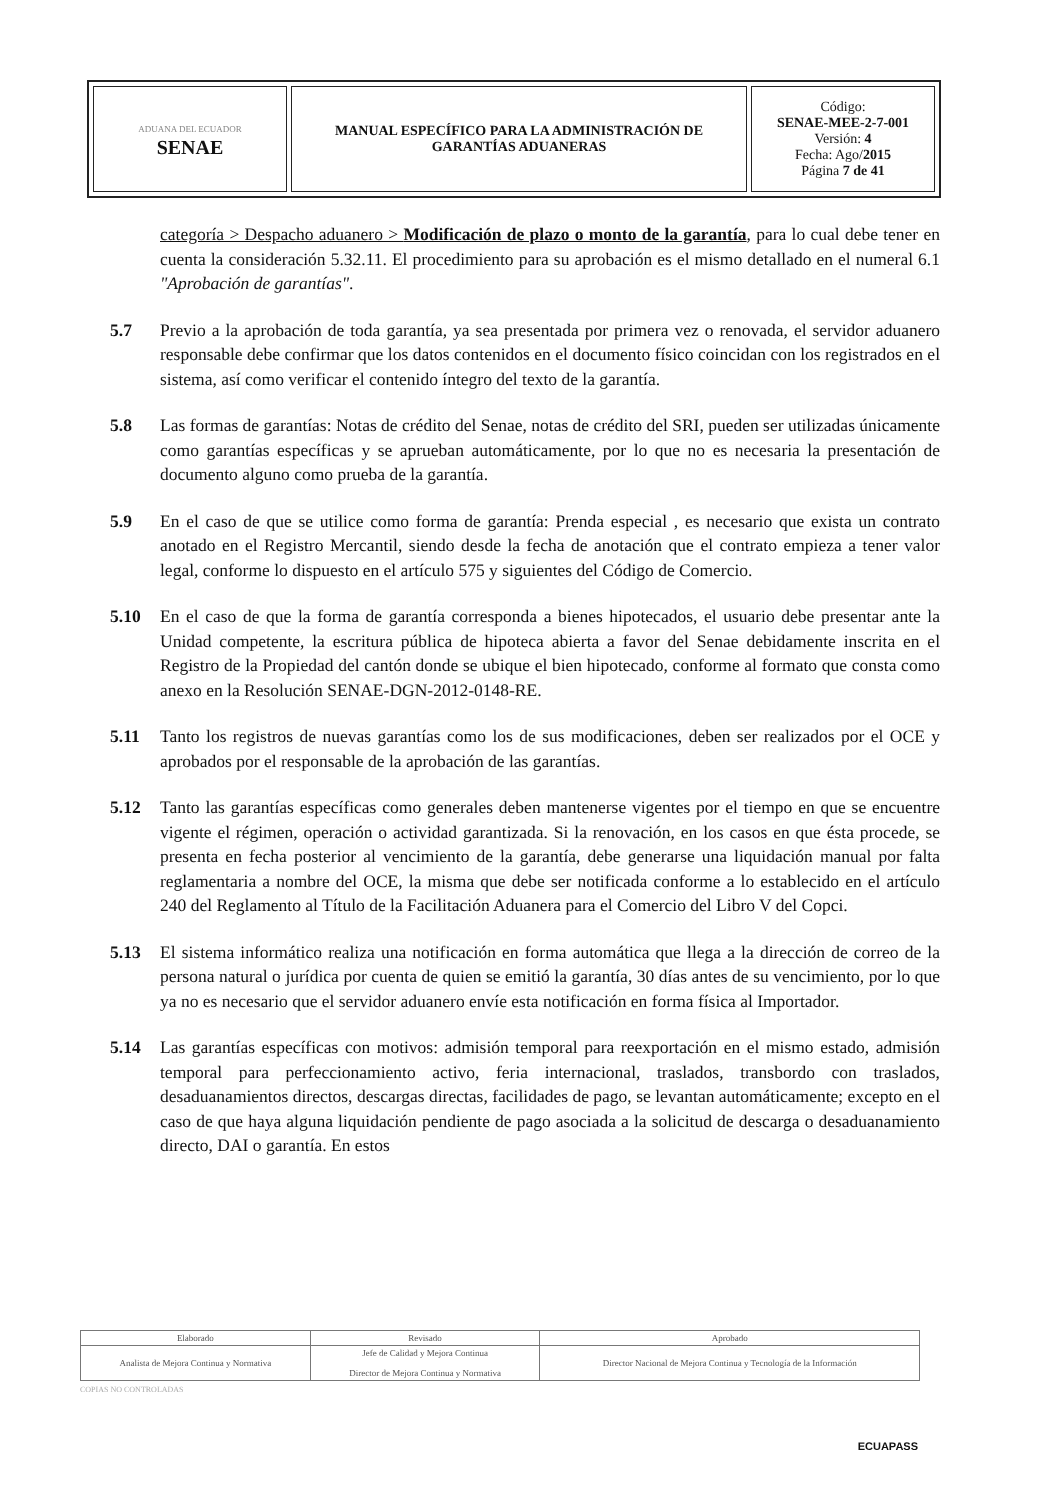| ADUANA DEL ECUADOR SENAE | MANUAL ESPECÍFICO PARA LA ADMINISTRACIÓN DE GARANTÍAS ADUANERAS | Código: SENAE-MEE-2-7-001 Versión: 4 Fecha: Ago/ 2015 Página 7 de 41 |
categoría > Despacho aduanero > Modificación de plazo o monto de la garantía, para lo cual debe tener en cuenta la consideración 5.32.11. El procedimiento para su aprobación es el mismo detallado en el numeral 6.1 "Aprobación de garantías".
5.7 Previo a la aprobación de toda garantía, ya sea presentada por primera vez o renovada, el servidor aduanero responsable debe confirmar que los datos contenidos en el documento físico coincidan con los registrados en el sistema, así como verificar el contenido íntegro del texto de la garantía.
5.8 Las formas de garantías: Notas de crédito del Senae, notas de crédito del SRI, pueden ser utilizadas únicamente como garantías específicas y se aprueban automáticamente, por lo que no es necesaria la presentación de documento alguno como prueba de la garantía.
5.9 En el caso de que se utilice como forma de garantía: Prenda especial , es necesario que exista un contrato anotado en el Registro Mercantil, siendo desde la fecha de anotación que el contrato empieza a tener valor legal, conforme lo dispuesto en el artículo 575 y siguientes del Código de Comercio.
5.10 En el caso de que la forma de garantía corresponda a bienes hipotecados, el usuario debe presentar ante la Unidad competente, la escritura pública de hipoteca abierta a favor del Senae debidamente inscrita en el Registro de la Propiedad del cantón donde se ubique el bien hipotecado, conforme al formato que consta como anexo en la Resolución SENAE-DGN-2012-0148-RE.
5.11 Tanto los registros de nuevas garantías como los de sus modificaciones, deben ser realizados por el OCE y aprobados por el responsable de la aprobación de las garantías.
5.12 Tanto las garantías específicas como generales deben mantenerse vigentes por el tiempo en que se encuentre vigente el régimen, operación o actividad garantizada. Si la renovación, en los casos en que ésta procede, se presenta en fecha posterior al vencimiento de la garantía, debe generarse una liquidación manual por falta reglamentaria a nombre del OCE, la misma que debe ser notificada conforme a lo establecido en el artículo 240 del Reglamento al Título de la Facilitación Aduanera para el Comercio del Libro V del Copci.
5.13 El sistema informático realiza una notificación en forma automática que llega a la dirección de correo de la persona natural o jurídica por cuenta de quien se emitió la garantía, 30 días antes de su vencimiento, por lo que ya no es necesario que el servidor aduanero envíe esta notificación en forma física al Importador.
5.14 Las garantías específicas con motivos: admisión temporal para reexportación en el mismo estado, admisión temporal para perfeccionamiento activo, feria internacional, traslados, transbordo con traslados, desaduanamientos directos, descargas directas, facilidades de pago, se levantan automáticamente; excepto en el caso de que haya alguna liquidación pendiente de pago asociada a la solicitud de descarga o desaduanamiento directo, DAI o garantía. En estos
| Elaborado | Revisado | Aprobado |
| --- | --- | --- |
| Analista de Mejora Continua y Normativa | Jefe de Calidad y Mejora Continua Director de Mejora Continua y Normativa | Director Nacional de Mejora Continua y Tecnología de la Información |
COPIAS NO CONTROLADAS
ECUAPASS